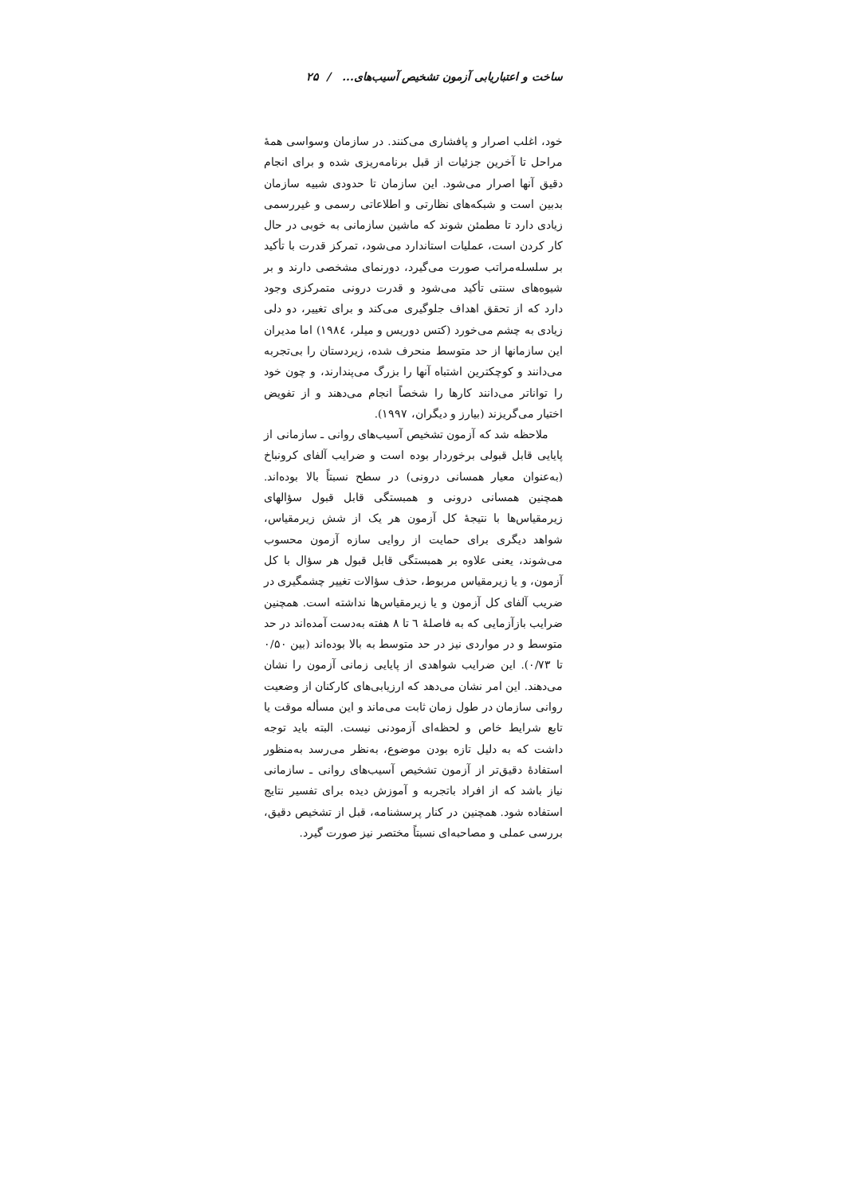ساخت و اعتباریابی آزمون تشخیص آسیب‌های... / ۲۵
خود، اغلب اصرار و پافشاری می‌کنند. در سازمان وسواسی همهٔ مراحل تا آخرین جزئیات از قبل برنامه‌ریزی شده و برای انجام دقیق آنها اصرار می‌شود. این سازمان تا حدودی شبیه سازمان بدبین است و شبکه‌های نظارتی و اطلاعاتی رسمی و غیررسمی زیادی دارد تا مطمئن شوند که ماشین سازمانی به خوبی در حال کار کردن است، عملیات استاندارد می‌شود، تمرکز قدرت با تأکید بر سلسله‌مراتب صورت می‌گیرد، دورنمای مشخصی دارند و بر شیوه‌های سنتی تأکید می‌شود و قدرت درونی متمرکزی وجود دارد که از تحقق اهداف جلوگیری می‌کند و برای تغییر، دو دلی زیادی به چشم می‌خورد (کتس دوریس و میلر، ۱۹۸٤) اما مدیران این سازمانها از حد متوسط منحرف شده، زیردستان را بی‌تجربه می‌دانند و کوچکترین اشتباه آنها را بزرگ می‌پندارند، و چون خود را تواناتر می‌دانند کارها را شخصاً انجام می‌دهند و از تفویض اختیار می‌گریزند (بیارز و دیگران، ۱۹۹۷).
ملاحظه شد که آزمون تشخیص آسیب‌های روانی ـ سازمانی از پایایی قابل قبولی برخوردار بوده است و ضرایب آلفای کرونباخ (به‌عنوان معیار همسانی درونی) در سطح نسبتاً بالا بوده‌اند. همچنین همسانی درونی و همبستگی قابل قبول سؤالهای زیرمقیاس‌ها با نتیجهٔ کل آزمون هر یک از شش زیرمقیاس، شواهد دیگری برای حمایت از روایی سازه آزمون محسوب می‌شوند، یعنی علاوه بر همبستگی قابل قبول هر سؤال با کل آزمون، و یا زیرمقیاس مربوط، حذف سؤالات تغییر چشمگیری در ضریب آلفای کل آزمون و یا زیرمقیاس‌ها نداشته است. همچنین ضرایب بازآزمایی که به فاصلهٔ ٦ تا ٨ هفته به‌دست آمده‌اند در حد متوسط و در مواردی نیز در حد متوسط به بالا بوده‌اند (بین ۰/۵۰ تا ۰/۷۳). این ضرایب شواهدی از پایایی زمانی آزمون را نشان می‌دهند. این امر نشان می‌دهد که ارزیابی‌های کارکنان از وضعیت روانی سازمان در طول زمان ثابت می‌ماند و این مسأله موقت یا تابع شرایط خاص و لحظه‌ای آزمودنی نیست. البته باید توجه داشت که به دلیل تازه بودن موضوع، به‌نظر می‌رسد به‌منظور استفادهٔ دقیق‌تر از آزمون تشخیص آسیب‌های روانی ـ سازمانی نیاز باشد که از افراد باتجربه و آموزش دیده برای تفسیر نتایج استفاده شود. همچنین در کنار پرسشنامه، قبل از تشخیص دقیق، بررسی عملی و مصاحبه‌ای نسبتاً مختصر نیز صورت گیرد.